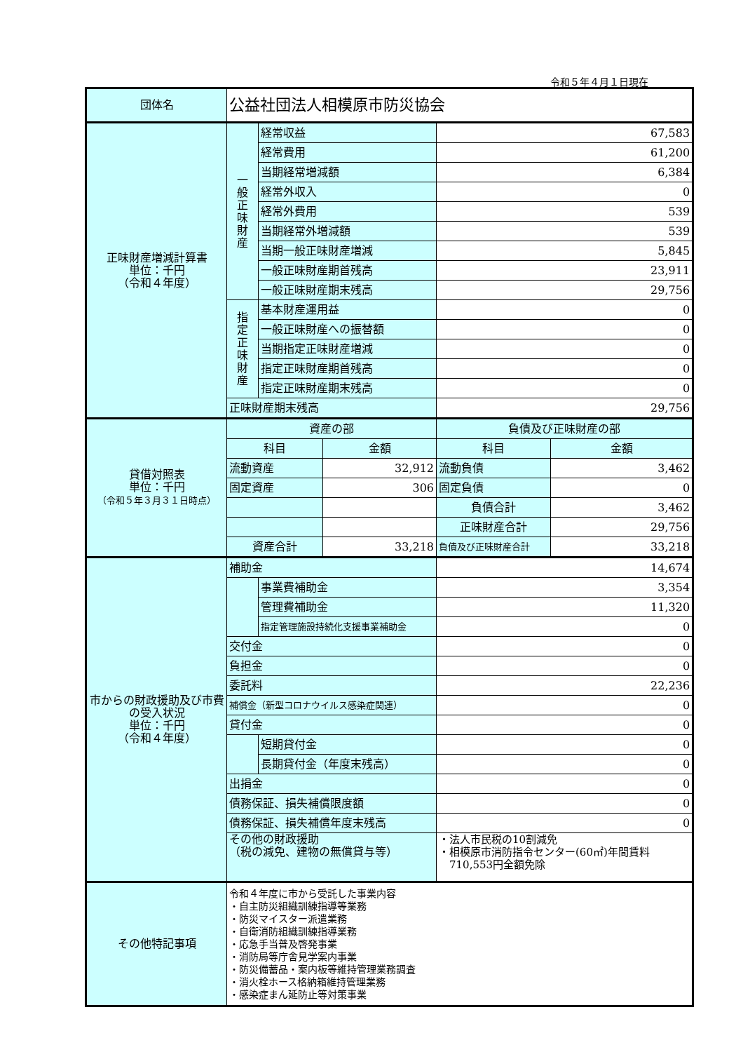令和５年４月１日現在
| 団体名 | 公益社団法人相模原市防災協会 | | | | |
| 正味財産増減計算書 単位：千円 （令和４年度） | 一 般 正 味 財 産 | 経常収益 | | 67,583 | |
| | | 経常費用 | | 61,200 | |
| | | 当期経常増減額 | | 6,384 | |
| | | 経常外収入 | | 0 | |
| | | 経常外費用 | | 539 | |
| | | 当期経常外増減額 | | 539 | |
| | | 当期一般正味財産増減 | | 5,845 | |
| | | 一般正味財産期首残高 | | 23,911 | |
| | | 一般正味財産期末残高 | | 29,756 | |
| | 指 定 正 味 財 産 | 基本財産運用益 | | 0 | |
| | | 一般正味財産への振替額 | | 0 | |
| | | 当期指定正味財産増減 | | 0 | |
| | | 指定正味財産期首残高 | | 0 | |
| | | 指定正味財産期末残高 | | 0 | |
| | 正味財産期末残高 | | | 29,756 | |
| 貸借対照表 単位：千円 （令和５年３月３１日時点） | 資産の部 | | | 負債及び正味財産の部 | |
| | 科目 | | 金額 | 科目 | 金額 |
| | 流動資産 | | 32,912 | 流動負債 | 3,462 |
| | 固定資産 | | 306 | 固定負債 | 0 |
| | | | | 負債合計 | 3,462 |
| | | | | 正味財産合計 | 29,756 |
| | 資産合計 | | 33,218 | 負債及び正味財産合計 | 33,218 |
| 市からの財政援助及び市費の受入状況 単位：千円 （令和４年度） | 補助金 | | | 14,674 | |
| | | 事業費補助金 | | 3,354 | |
| | | 管理費補助金 | | 11,320 | |
| | | 指定管理施設持続化支援事業補助金 | | 0 | |
| | 交付金 | | | 0 | |
| | 負担金 | | | 0 | |
| | 委託料 | | | 22,236 | |
| | 補償金（新型コロナウイルス感染症関連） | | | 0 | |
| | 貸付金 | | | 0 | |
| | | 短期貸付金 | | 0 | |
| | | 長期貸付金（年度末残高） | | 0 | |
| | 出捐金 | | | 0 | |
| | 債務保証、損失補償限度額 | | | 0 | |
| | 債務保証、損失補償年度末残高 | | | 0 | |
| | その他の財政援助 （税の減免、建物の無償貸与等） | | | ・法人市民税の10割減免 ・相模原市消防指令センター(60㎡)年間賃料 710,553円全額免除 | |
| その他特記事項 | 令和４年度に市から受託した事業内容 ・自主防災組織訓練指導等業務 ・防災マイスター派遣業務 ・自衛消防組織訓練指導業務 ・応急手当普及啓発事業 ・消防局等庁舎見学案内事業 ・防災備蓄品・案内板等維持管理業務調査 ・消火栓ホース格納箱維持管理業務 ・感染症まん延防止等対策事業 | | | | |